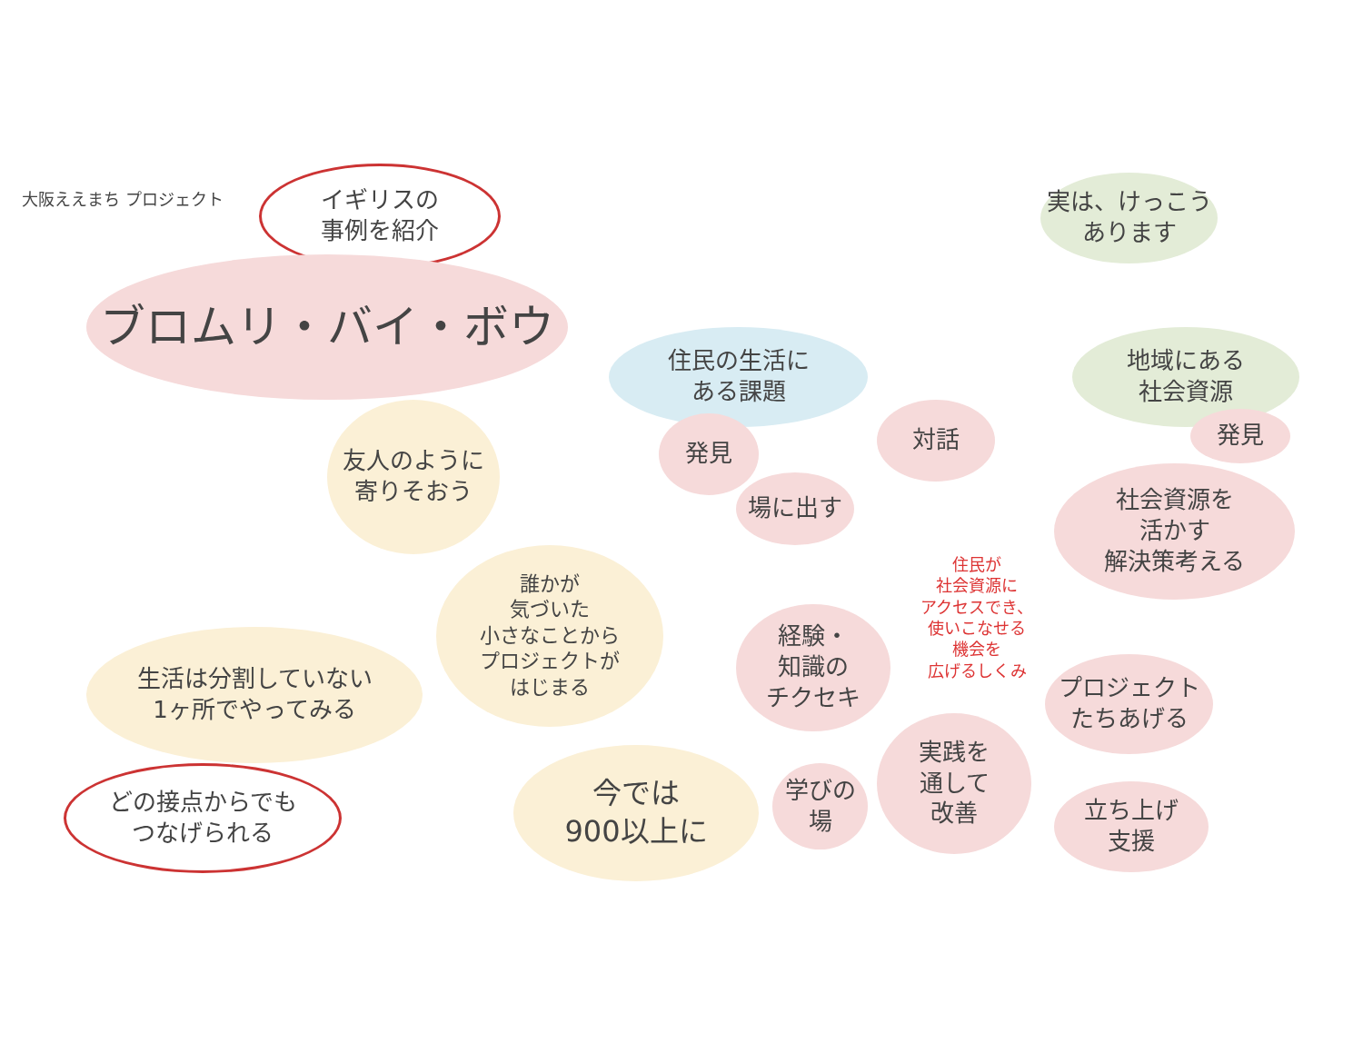大阪ええまち プロジェクト
イギリスの
事例を紹介
ブロムリ・バイ・ボウ
実は、けっこう
あります
住民の生活に
ある課題
地域にある
社会資源
友人のように
寄りそおう
発見 対話 発見
場に出す
社会資源を
活かす
解決策考える
誰かが
気づいた
小さなことから
プロジェクトが
はじまる
住民が
社会資源に
アクセスでき、
使いこなせる
機会を
広げるしくみ
経験・
知識の
チクセキ
生活は分割していない
1ヶ所でやってみる
プロジェクト
たちあげる
実践を
通して
改善
学びの
場
どの接点からでも
つなげられる
今では
900以上に
立ち上げ
支援